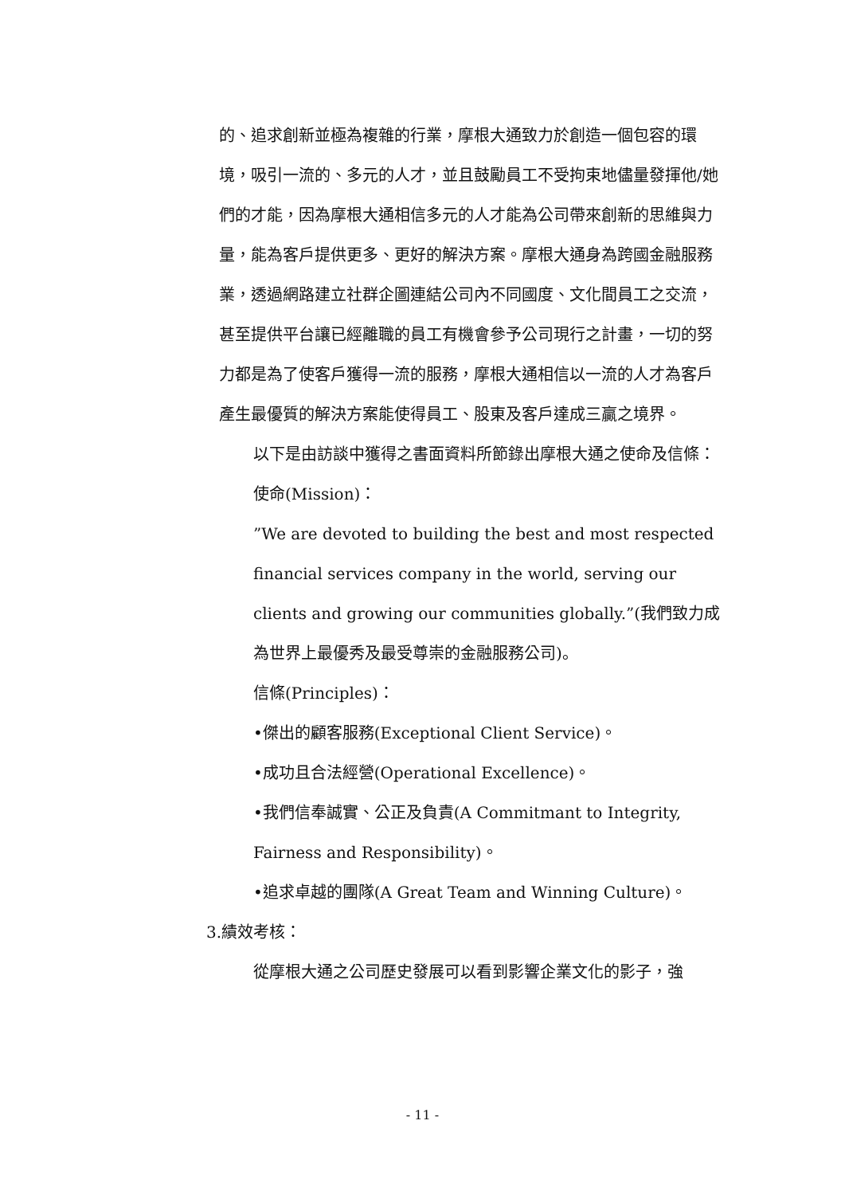的、追求創新並極為複雜的行業，摩根大通致力於創造一個包容的環境，吸引一流的、多元的人才，並且鼓勵員工不受拘束地儘量發揮他/她們的才能，因為摩根大通相信多元的人才能為公司帶來創新的思維與力量，能為客戶提供更多、更好的解決方案。摩根大通身為跨國金融服務業，透過網路建立社群企圖連結公司內不同國度、文化間員工之交流，甚至提供平台讓已經離職的員工有機會參予公司現行之計畫，一切的努力都是為了使客戶獲得一流的服務，摩根大通相信以一流的人才為客戶產生最優質的解決方案能使得員工、股東及客戶達成三贏之境界。
以下是由訪談中獲得之書面資料所節錄出摩根大通之使命及信條：
使命(Mission)：
”We are devoted to building the best and most respected financial services company in the world, serving our clients and growing our communities globally.”(我們致力成為世界上最優秀及最受尊崇的金融服務公司)。
信條(Principles)：
•傑出的顧客服務(Exceptional Client Service)。
•成功且合法經營(Operational Excellence)。
•我們信奉誠實、公正及負責(A Commitmant to Integrity, Fairness and Responsibility)。
•追求卓越的團隊(A Great Team and Winning Culture)。
3.績效考核：
從摩根大通之公司歷史發展可以看到影響企業文化的影子，強
- 11 -